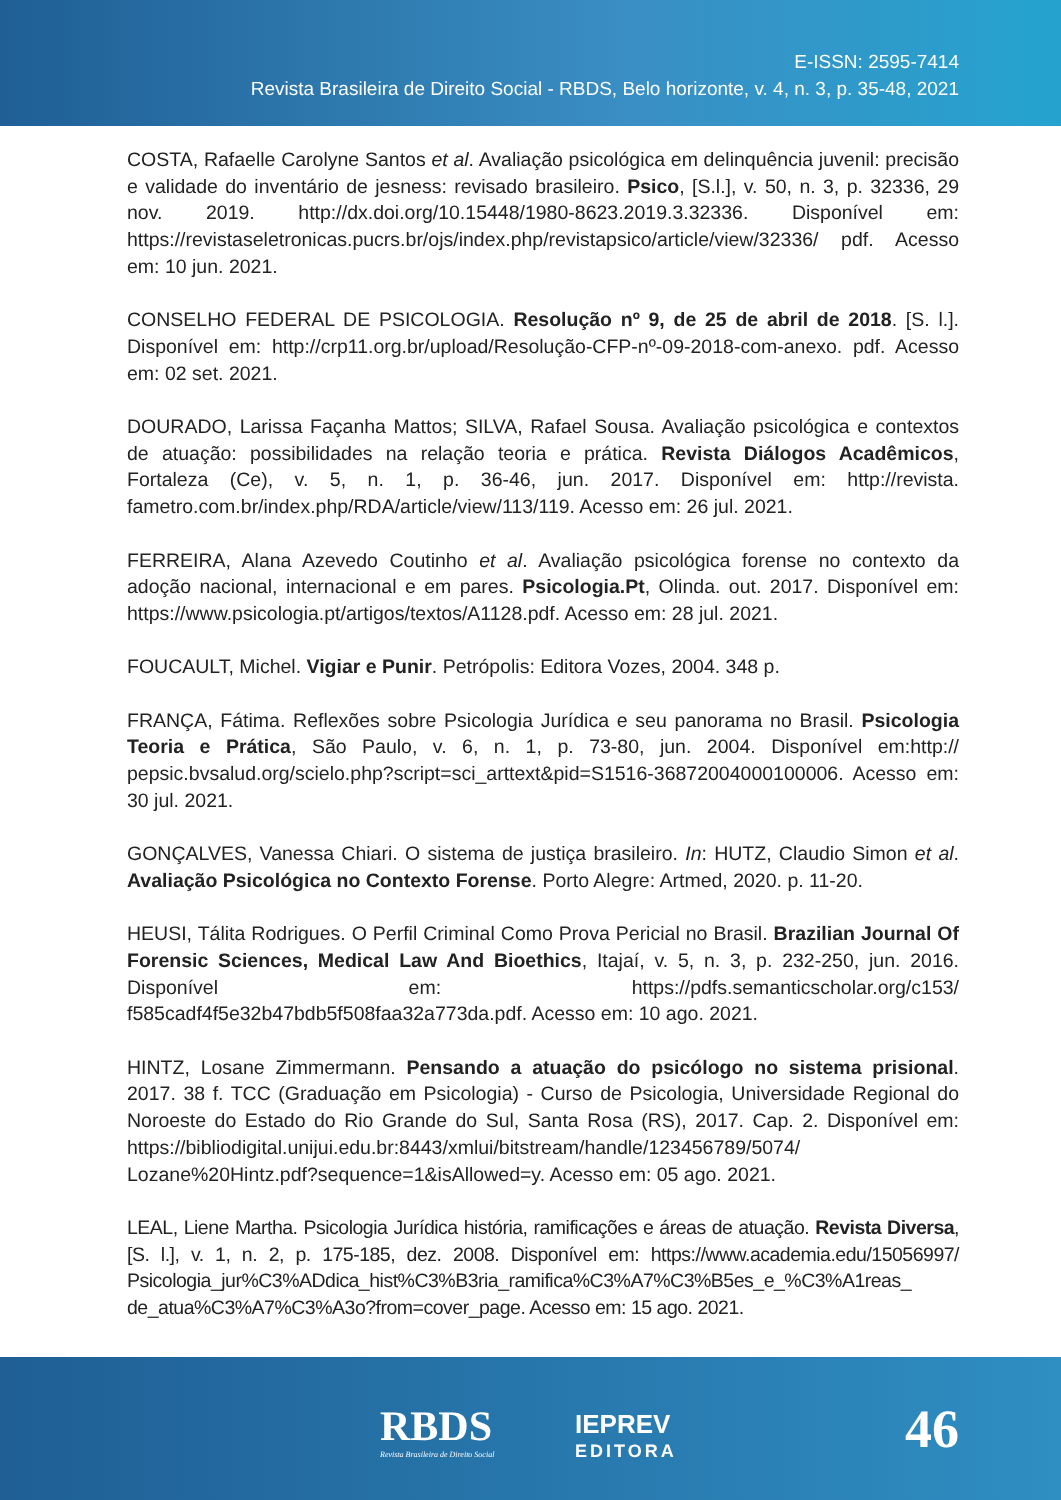E-ISSN: 2595-7414
Revista Brasileira de Direito Social - RBDS, Belo horizonte, v. 4, n. 3, p. 35-48, 2021
COSTA, Rafaelle Carolyne Santos et al. Avaliação psicológica em delinquência juvenil: precisão e validade do inventário de jesness: revisado brasileiro. Psico, [S.l.], v. 50, n. 3, p. 32336, 29 nov. 2019. http://dx.doi.org/10.15448/1980-8623.2019.3.32336. Disponível em: https://revistaseletronicas.pucrs.br/ojs/index.php/revistapsico/article/view/32336/ pdf. Acesso em: 10 jun. 2021.
CONSELHO FEDERAL DE PSICOLOGIA. Resolução nº 9, de 25 de abril de 2018. [S. l.]. Disponível em: http://crp11.org.br/upload/Resolução-CFP-nº-09-2018-com-anexo. pdf. Acesso em: 02 set. 2021.
DOURADO, Larissa Façanha Mattos; SILVA, Rafael Sousa. Avaliação psicológica e contextos de atuação: possibilidades na relação teoria e prática. Revista Diálogos Acadêmicos, Fortaleza (Ce), v. 5, n. 1, p. 36-46, jun. 2017. Disponível em: http://revista. fametro.com.br/index.php/RDA/article/view/113/119. Acesso em: 26 jul. 2021.
FERREIRA, Alana Azevedo Coutinho et al. Avaliação psicológica forense no contexto da adoção nacional, internacional e em pares. Psicologia.Pt, Olinda. out. 2017. Disponível em: https://www.psicologia.pt/artigos/textos/A1128.pdf. Acesso em: 28 jul. 2021.
FOUCAULT, Michel. Vigiar e Punir. Petrópolis: Editora Vozes, 2004. 348 p.
FRANÇA, Fátima. Reflexões sobre Psicologia Jurídica e seu panorama no Brasil. Psicologia Teoria e Prática, São Paulo, v. 6, n. 1, p. 73-80, jun. 2004. Disponível em:http:// pepsic.bvsalud.org/scielo.php?script=sci_arttext&pid=S1516-36872004000100006. Acesso em: 30 jul. 2021.
GONÇALVES, Vanessa Chiari. O sistema de justiça brasileiro. In: HUTZ, Claudio Simon et al. Avaliação Psicológica no Contexto Forense. Porto Alegre: Artmed, 2020. p. 11-20.
HEUSI, Tálita Rodrigues. O Perfil Criminal Como Prova Pericial no Brasil. Brazilian Journal Of Forensic Sciences, Medical Law And Bioethics, Itajaí, v. 5, n. 3, p. 232-250, jun. 2016. Disponível em: https://pdfs.semanticscholar.org/c153/ f585cadf4f5e32b47bdb5f508faa32a773da.pdf. Acesso em: 10 ago. 2021.
HINTZ, Losane Zimmermann. Pensando a atuação do psicólogo no sistema prisional. 2017. 38 f. TCC (Graduação em Psicologia) - Curso de Psicologia, Universidade Regional do Noroeste do Estado do Rio Grande do Sul, Santa Rosa (RS), 2017. Cap. 2. Disponível em: https://bibliodigital.unijui.edu.br:8443/xmlui/bitstream/handle/123456789/5074/ Lozane%20Hintz.pdf?sequence=1&isAllowed=y. Acesso em: 05 ago. 2021.
LEAL, Liene Martha. Psicologia Jurídica história, ramificações e áreas de atuação. Revista Diversa, [S. l.], v. 1, n. 2, p. 175-185, dez. 2008. Disponível em: https://www.academia.edu/15056997/ Psicologia_jur%C3%ADdica_hist%C3%B3ria_ramifica%C3%A7%C3%B5es_e_%C3%A1reas_ de_atua%C3%A7%C3%A3o?from=cover_page. Acesso em: 15 ago. 2021.
RBDS
Revista Brasileira de Direito Social
IEPREV
EDITORA
46